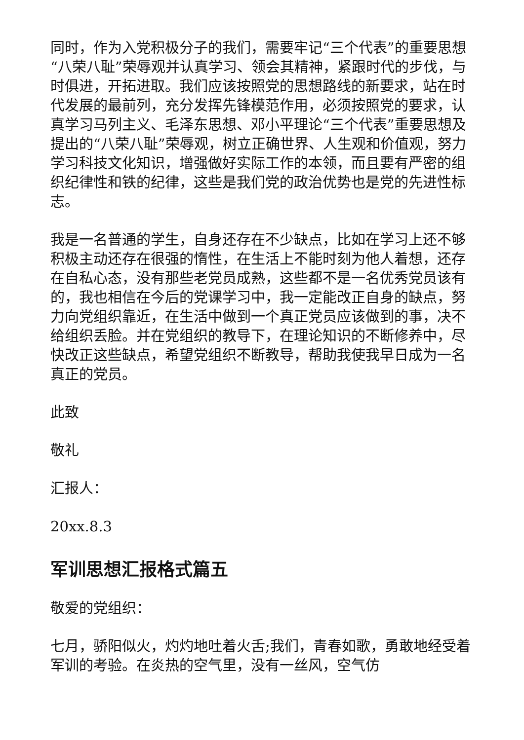同时，作为入党积极分子的我们，需要牢记“三个代表”的重要思想“八荣八耻”荣辱观并认真学习、领会其精神，紧跟时代的步伐，与时俱进，开拓进取。我们应该按照党的思想路线的新要求，站在时代发展的最前列，充分发挥先锋模范作用，必须按照党的要求，认真学习马列主义、毛泽东思想、邓小平理论“三个代表”重要思想及提出的“八荣八耻”荣辱观，树立正确世界、人生观和价值观，努力学习科技文化知识，增强做好实际工作的本领，而且要有严密的组织纪律性和铁的纪律，这些是我们党的政治优势也是党的先进性标志。
我是一名普通的学生，自身还存在不少缺点，比如在学习上还不够积极主动还存在很强的惰性，在生活上不能时刻为他人着想，还存在自私心态，没有那些老党员成熟，这些都不是一名优秀党员该有的，我也相信在今后的党课学习中，我一定能改正自身的缺点，努力向党组织靠近，在生活中做到一个真正党员应该做到的事，决不给组织丢脸。并在党组织的教导下，在理论知识的不断修养中，尽快改正这些缺点，希望党组织不断教导，帮助我使我早日成为一名真正的党员。
此致
敬礼
汇报人：
20xx.8.3
军训思想汇报格式篇五
敬爱的党组织：
七月，骄阳似火，灼灼地吐着火舌;我们，青春如歌，勇敢地经受着军训的考验。在炎热的空气里，没有一丝风，空气仿